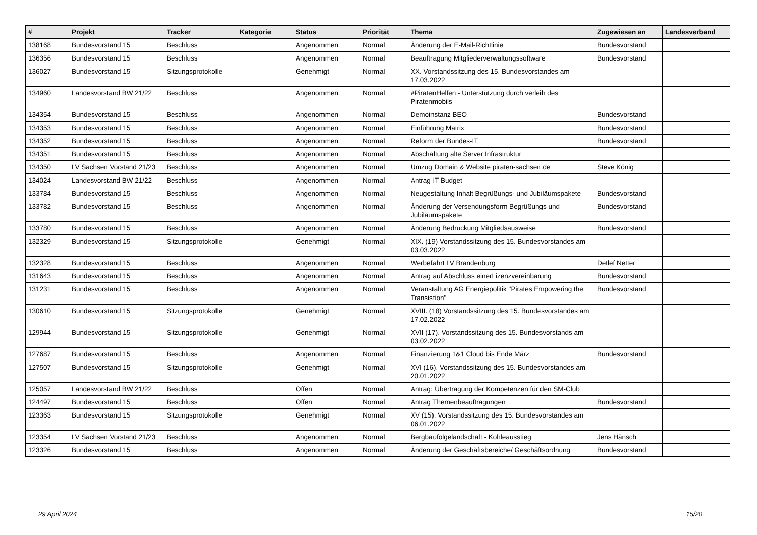| # | Projekt | Tracker | Kategorie | Status | Priorität | Thema | Zugewiesen an | Landesverband |
| --- | --- | --- | --- | --- | --- | --- | --- | --- |
| 138168 | Bundesvorstand 15 | Beschluss | | Angenommen | Normal | Änderung der E-Mail-Richtlinie | Bundesvorstand | |
| 136356 | Bundesvorstand 15 | Beschluss | | Angenommen | Normal | Beauftragung Mitgliederverwaltungssoftware | Bundesvorstand | |
| 136027 | Bundesvorstand 15 | Sitzungsprotokolle | | Genehmigt | Normal | XX. Vorstandssitzung des 15. Bundesvorstandes am 17.03.2022 | | |
| 134960 | Landesvorstand BW 21/22 | Beschluss | | Angenommen | Normal | #PiratenHelfen - Unterstützung durch verleih des Piratenmobils | | |
| 134354 | Bundesvorstand 15 | Beschluss | | Angenommen | Normal | Demoinstanz BEO | Bundesvorstand | |
| 134353 | Bundesvorstand 15 | Beschluss | | Angenommen | Normal | Einführung Matrix | Bundesvorstand | |
| 134352 | Bundesvorstand 15 | Beschluss | | Angenommen | Normal | Reform der Bundes-IT | Bundesvorstand | |
| 134351 | Bundesvorstand 15 | Beschluss | | Angenommen | Normal | Abschaltung alte Server Infrastruktur | | |
| 134350 | LV Sachsen Vorstand 21/23 | Beschluss | | Angenommen | Normal | Umzug Domain & Website piraten-sachsen.de | Steve König | |
| 134024 | Landesvorstand BW 21/22 | Beschluss | | Angenommen | Normal | Antrag IT Budget | | |
| 133784 | Bundesvorstand 15 | Beschluss | | Angenommen | Normal | Neugestaltung Inhalt Begrüßungs- und Jubiläumspakete | Bundesvorstand | |
| 133782 | Bundesvorstand 15 | Beschluss | | Angenommen | Normal | Änderung der Versendungsform Begrüßungs und Jubiläumspakete | Bundesvorstand | |
| 133780 | Bundesvorstand 15 | Beschluss | | Angenommen | Normal | Änderung Bedruckung Mitgliedsausweise | Bundesvorstand | |
| 132329 | Bundesvorstand 15 | Sitzungsprotokolle | | Genehmigt | Normal | XIX. (19) Vorstandssitzung des 15. Bundesvorstandes am 03.03.2022 | | |
| 132328 | Bundesvorstand 15 | Beschluss | | Angenommen | Normal | Werbefahrt LV Brandenburg | Detlef Netter | |
| 131643 | Bundesvorstand 15 | Beschluss | | Angenommen | Normal | Antrag auf Abschluss einerLizenzvereinbarung | Bundesvorstand | |
| 131231 | Bundesvorstand 15 | Beschluss | | Angenommen | Normal | Veranstaltung AG Energiepolitik "Pirates Empowering the Transistion" | Bundesvorstand | |
| 130610 | Bundesvorstand 15 | Sitzungsprotokolle | | Genehmigt | Normal | XVIII. (18) Vorstandssitzung des 15. Bundesvorstandes am 17.02.2022 | | |
| 129944 | Bundesvorstand 15 | Sitzungsprotokolle | | Genehmigt | Normal | XVII (17). Vorstandssitzung des 15. Bundesvorstands am 03.02.2022 | | |
| 127687 | Bundesvorstand 15 | Beschluss | | Angenommen | Normal | Finanzierung 1&1 Cloud bis Ende März | Bundesvorstand | |
| 127507 | Bundesvorstand 15 | Sitzungsprotokolle | | Genehmigt | Normal | XVI (16). Vorstandssitzung des 15. Bundesvorstandes am 20.01.2022 | | |
| 125057 | Landesvorstand BW 21/22 | Beschluss | | Offen | Normal | Antrag: Übertragung der Kompetenzen für den SM-Club | | |
| 124497 | Bundesvorstand 15 | Beschluss | | Offen | Normal | Antrag Themenbeauftragungen | Bundesvorstand | |
| 123363 | Bundesvorstand 15 | Sitzungsprotokolle | | Genehmigt | Normal | XV (15). Vorstandssitzung des 15. Bundesvorstandes am 06.01.2022 | | |
| 123354 | LV Sachsen Vorstand 21/23 | Beschluss | | Angenommen | Normal | Bergbaufolgelandschaft - Kohleausstieg | Jens Hänsch | |
| 123326 | Bundesvorstand 15 | Beschluss | | Angenommen | Normal | Änderung der Geschäftsbereiche/ Geschäftsordnung | Bundesvorstand | |
29 April 2024 15/20